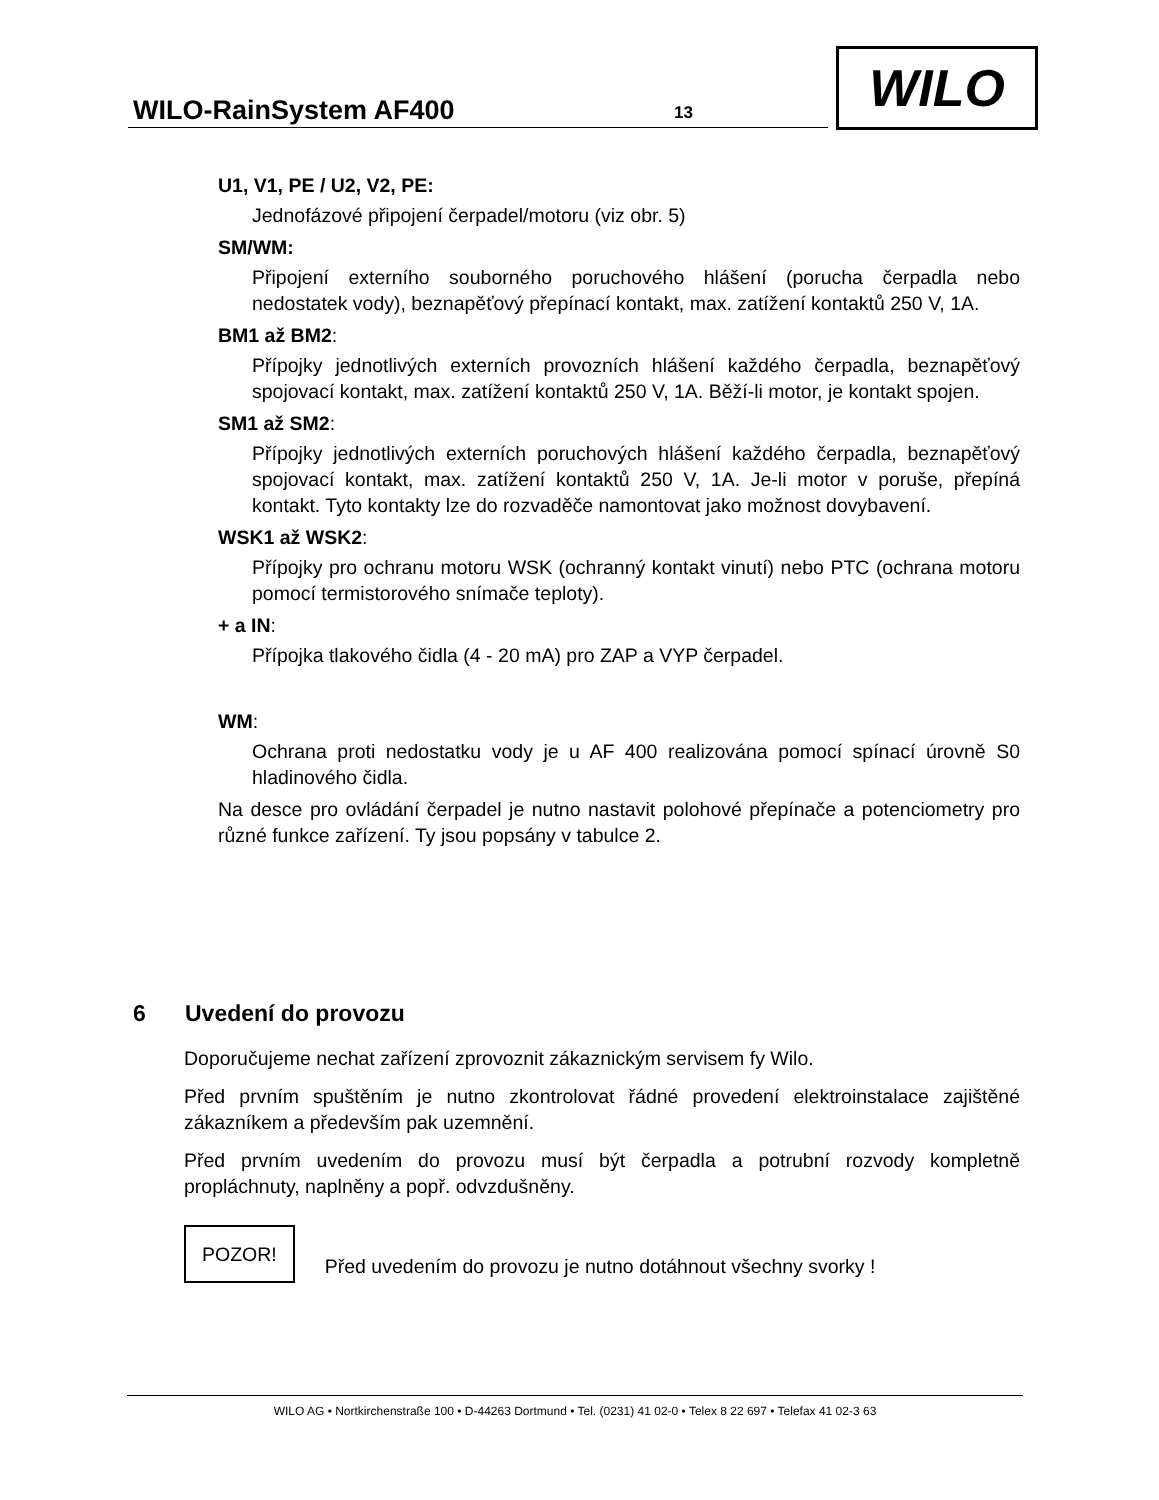WILO-RainSystem AF400 13
WILO
U1, V1, PE / U2, V2, PE:
Jednofázové připojení čerpadel/motoru (viz obr. 5)
SM/WM:
Připojení externího souborného poruchového hlášení (porucha čerpadla nebo nedostatek vody), beznapěťový přepínací kontakt, max. zatížení kontaktů 250 V, 1A.
BM1 až BM2:
Přípojky jednotlivých externích provozních hlášení každého čerpadla, beznapěťový spojovací kontakt, max. zatížení kontaktů 250 V, 1A. Běží-li motor, je kontakt spojen.
SM1 až SM2:
Přípojky jednotlivých externích poruchových hlášení každého čerpadla, beznapěťový spojovací kontakt, max. zatížení kontaktů 250 V, 1A. Je-li motor v poruše, přepíná kontakt. Tyto kontakty lze do rozvaděče namontovat jako možnost dovybavení.
WSK1 až WSK2:
Přípojky pro ochranu motoru WSK (ochranný kontakt vinutí) nebo PTC (ochrana motoru pomocí termistorového snímače teploty).
+ a IN:
Přípojka tlakového čidla (4 - 20 mA) pro ZAP a VYP čerpadel.
WM:
Ochrana proti nedostatku vody je u AF 400 realizována pomocí spínací úrovně S0 hladinového čidla.
Na desce pro ovládání čerpadel je nutno nastavit polohové přepínače a potenciometry pro různé funkce zařízení. Ty jsou popsány v tabulce 2.
6 Uvedení do provozu
Doporučujeme nechat zařízení zprovoznit zákaznickým servisem fy Wilo.
Před prvním spuštěním je nutno zkontrolovat řádné provedení elektroinstalace zajištěné zákazníkem a především pak uzemnění.
Před prvním uvedením do provozu musí být čerpadla a potrubní rozvody kompletně propláchnuty, naplněny a popř. odvzdušněny.
POZOR! Před uvedením do provozu je nutno dotáhnout všechny svorky !
WILO AG • Nortkirchenstraße 100 • D-44263 Dortmund • Tel. (0231) 41 02-0 • Telex 8 22 697 • Telefax 41 02-3 63